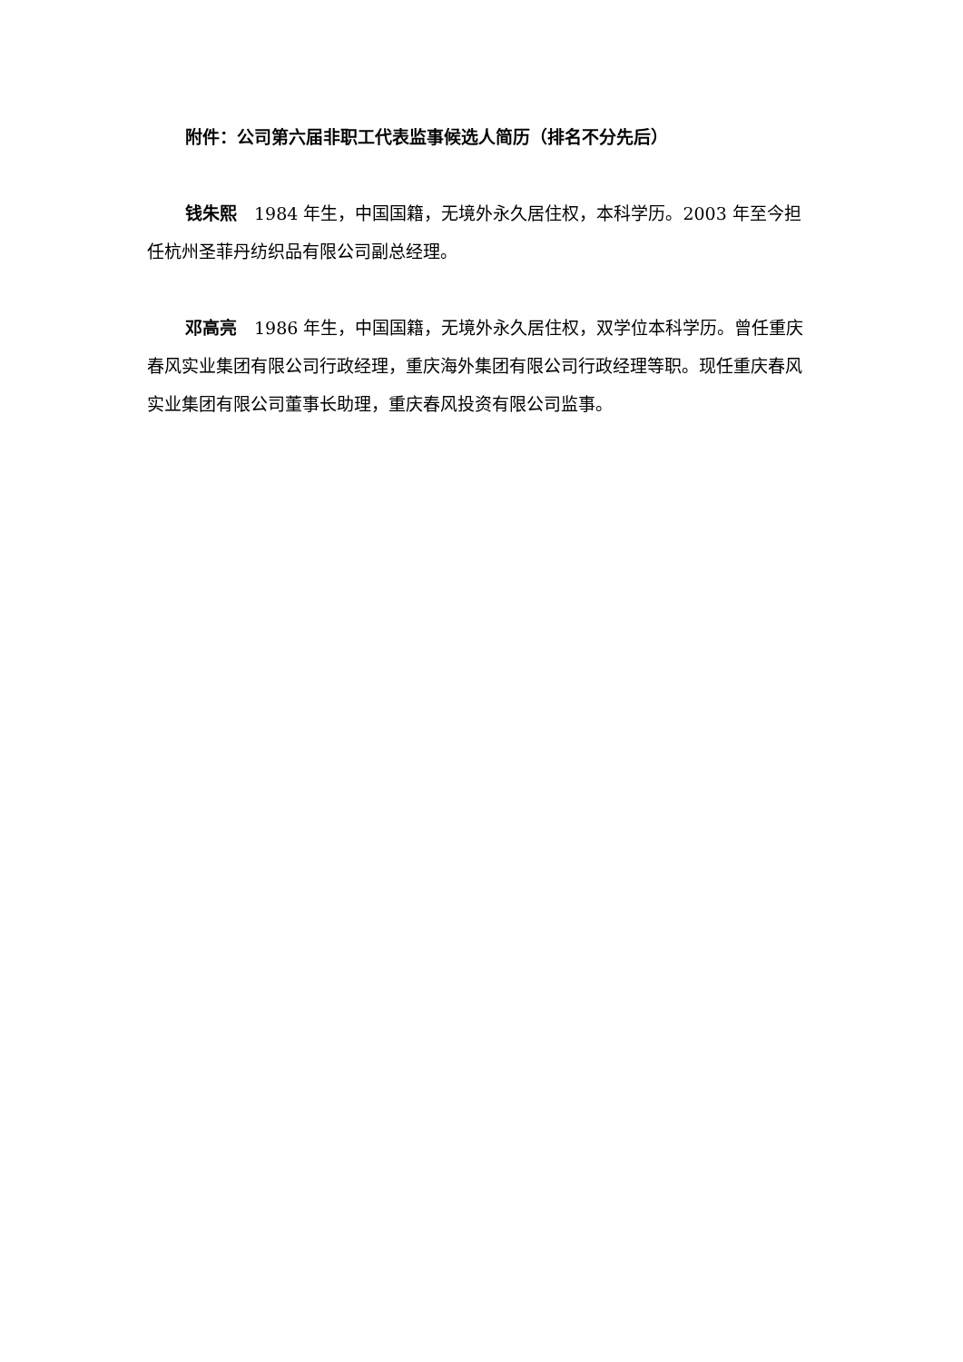附件：公司第六届非职工代表监事候选人简历（排名不分先后）
钱朱熙　1984 年生，中国国籍，无境外永久居住权，本科学历。2003 年至今担任杭州圣菲丹纺织品有限公司副总经理。
邓高亮　1986 年生，中国国籍，无境外永久居住权，双学位本科学历。曾任重庆春风实业集团有限公司行政经理，重庆海外集团有限公司行政经理等职。现任重庆春风实业集团有限公司董事长助理，重庆春风投资有限公司监事。